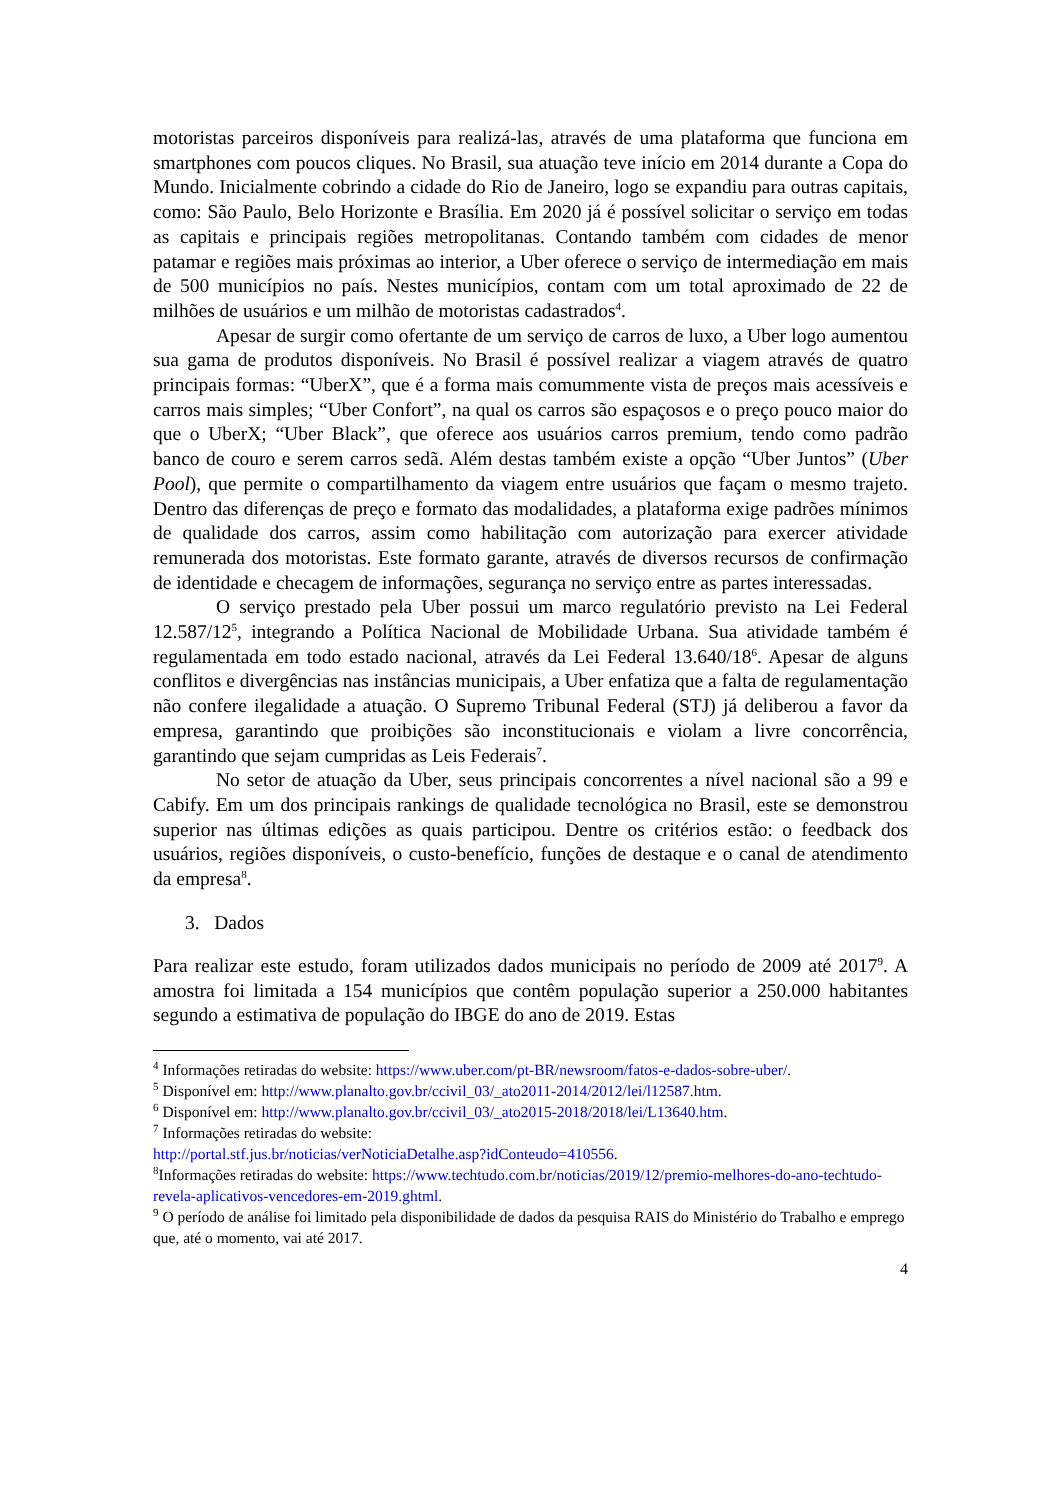motoristas parceiros disponíveis para realizá-las, através de uma plataforma que funciona em smartphones com poucos cliques. No Brasil, sua atuação teve início em 2014 durante a Copa do Mundo. Inicialmente cobrindo a cidade do Rio de Janeiro, logo se expandiu para outras capitais, como: São Paulo, Belo Horizonte e Brasília. Em 2020 já é possível solicitar o serviço em todas as capitais e principais regiões metropolitanas. Contando também com cidades de menor patamar e regiões mais próximas ao interior, a Uber oferece o serviço de intermediação em mais de 500 municípios no país. Nestes municípios, contam com um total aproximado de 22 de milhões de usuários e um milhão de motoristas cadastrados<sup>4</sup>.
Apesar de surgir como ofertante de um serviço de carros de luxo, a Uber logo aumentou sua gama de produtos disponíveis. No Brasil é possível realizar a viagem através de quatro principais formas: “UberX”, que é a forma mais comummente vista de preços mais acessíveis e carros mais simples; “Uber Confort”, na qual os carros são espaçosos e o preço pouco maior do que o UberX; “Uber Black”, que oferece aos usuários carros premium, tendo como padrão banco de couro e serem carros sedã. Além destas também existe a opção “Uber Juntos” (Uber Pool), que permite o compartilhamento da viagem entre usuários que façam o mesmo trajeto. Dentro das diferenças de preço e formato das modalidades, a plataforma exige padrões mínimos de qualidade dos carros, assim como habilitação com autorização para exercer atividade remunerada dos motoristas. Este formato garante, através de diversos recursos de confirmação de identidade e checagem de informações, segurança no serviço entre as partes interessadas.
O serviço prestado pela Uber possui um marco regulatório previsto na Lei Federal 12.587/12<sup>5</sup>, integrando a Política Nacional de Mobilidade Urbana. Sua atividade também é regulamentada em todo estado nacional, através da Lei Federal 13.640/18<sup>6</sup>. Apesar de alguns conflitos e divergências nas instâncias municipais, a Uber enfatiza que a falta de regulamentação não confere ilegalidade a atuação. O Supremo Tribunal Federal (STJ) já deliberou a favor da empresa, garantindo que proibições são inconstitucionais e violam a livre concorrência, garantindo que sejam cumpridas as Leis Federais<sup>7</sup>.
No setor de atuação da Uber, seus principais concorrentes a nível nacional são a 99 e Cabify. Em um dos principais rankings de qualidade tecnológica no Brasil, este se demonstrou superior nas últimas edições as quais participou. Dentre os critérios estão: o feedback dos usuários, regiões disponíveis, o custo-benefício, funções de destaque e o canal de atendimento da empresa<sup>8</sup>.
3. Dados
Para realizar este estudo, foram utilizados dados municipais no período de 2009 até 2017<sup>9</sup>. A amostra foi limitada a 154 municípios que contêm população superior a 250.000 habitantes segundo a estimativa de população do IBGE do ano de 2019. Estas
<sup>4</sup> Informações retiradas do website: https://www.uber.com/pt-BR/newsroom/fatos-e-dados-sobre-uber/.
<sup>5</sup> Disponível em: http://www.planalto.gov.br/ccivil_03/_ato2011-2014/2012/lei/l12587.htm.
<sup>6</sup> Disponível em: http://www.planalto.gov.br/ccivil_03/_ato2015-2018/2018/lei/L13640.htm.
<sup>7</sup> Informações retiradas do website:
http://portal.stf.jus.br/noticias/verNoticiaDetalhe.asp?idConteudo=410556.
<sup>8</sup> Informações retiradas do website: https://www.techtudo.com.br/noticias/2019/12/premio-melhores-do-ano-techtudo-revela-aplicativos-vencedores-em-2019.ghtml.
<sup>9</sup> O período de análise foi limitado pela disponibilidade de dados da pesquisa RAIS do Ministério do Trabalho e emprego que, até o momento, vai até 2017.
4